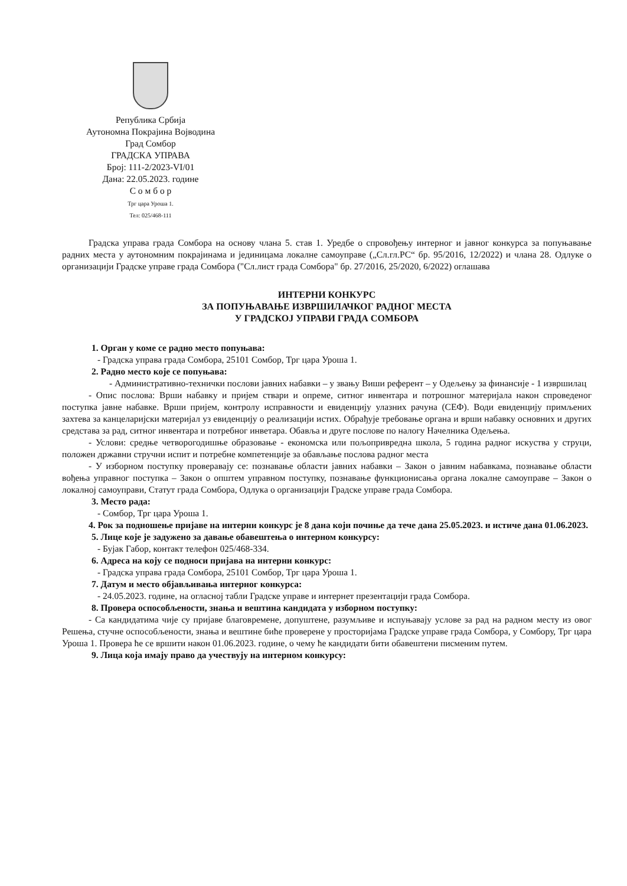Република Србија
Аутономна Покрајина Војводина
Град Сомбор
ГРАДСКА УПРАВА
Број: 111-2/2023-VI/01
Дана: 22.05.2023. године
С о м б о р
Трг цара Уроша 1.
Тел: 025/468-111
Градска управа града Сомбора на основу члана 5. став 1. Уредбе о спровођењу интерног и јавног конкурса за попуњавање радних места у аутономним покрајинама и јединицама локалне самоуправе („Сл.гл.РС“ бр. 95/2016, 12/2022) и члана 28. Одлуке о организацији Градске управе града Сомбора ("Сл.лист града Сомбора" бр. 27/2016, 25/2020, 6/2022) оглашава
ИНТЕРНИ КОНКУРС
ЗА ПОПУЊАВАЊЕ ИЗВРШИЛАЧКОГ РАДНОГ МЕСТА
У ГРАДСКОЈ УПРАВИ ГРАДА СОМБОРА
1. Орган у коме се радно место попуњава:
- Градска управа града Сомбора, 25101 Сомбор, Трг цара Уроша 1.
2. Радно место које се попуњава:
- Административно-технички послови јавних набавки – у звању Виши референт – у Одељењу за финансије - 1 извршилац
- Опис послова: Врши набавку и пријем ствари и опреме, ситног инвентара и потрошног материјала након спроведеног поступка јавне набавке. Врши пријем, контролу исправности и евиденцију улазних рачуна (СЕФ). Води евиденцију примљених захтева за канцеларијски материјал уз евиденцију о реализацији истих. Обрађује требовање органа и врши набавку основних и других средстава за рад, ситног инвентара и потребног инветара. Обавља и друге послове по налогу Начелника Одељења.
- Услови: средње четворогодишње образовање - економска или пољопривредна школа, 5 година радног искуства у струци, положен државни стручни испит и потребне компетенције за обављање послова радног места
- У изборном поступку проверавају се: познавање области јавних набавки – Закон о јавним набавкама, познавање области вођења управног поступка – Закон о општем управном поступку, познавање функционисања органа локалне самоуправе – Закон о локалној самоуправи, Статут града Сомбора, Одлука о организацији Градске управе града Сомбора.
3. Место рада:
- Сомбор, Трг цара Уроша 1.
4. Рок за подношење пријаве на интерни конкурс је 8 дана који почиње да тече дана 25.05.2023. и истиче дана 01.06.2023.
5. Лице које је задужено за давање обавештења о интерном конкурсу:
- Бујак Габор, контакт телефон 025/468-334.
6. Адреса на коју се подноси пријава на интерни конкурс:
- Градска управа града Сомбора, 25101 Сомбор, Трг цара Уроша 1.
7. Датум и место објављивања интерног конкурса:
- 24.05.2023. године, на огласној табли Градске управе и интернет презентацији града Сомбора.
8. Провера оспособљености, знања и вештина кандидата у изборном поступку:
- Са кандидатима чије су пријаве благовремене, допуштене, разумљиве и испуњавају услове за рад на радном месту из овог Решења, стучне оспособљености, знања и вештине биће проверене у просторијама Градске управе града Сомбора, у Сомбору, Трг цара Уроша 1. Провера ће се вршити након 01.06.2023. године, о чему ће кандидати бити обавештени писменим путем.
9. Лица која имају право да учествују на интерном конкурсу: